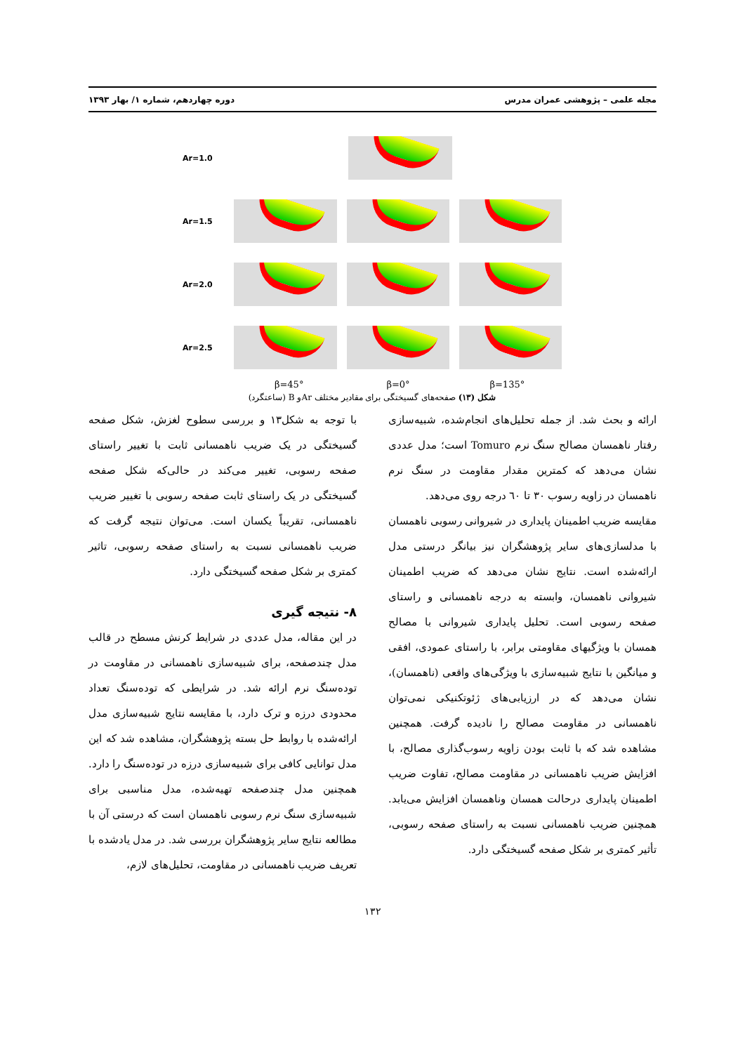مجله علمی – پژوهشی عمران مدرس دوره چهاردهم، شماره ۱/ بهار ۱۳۹۳
Ar=1.0
Ar=1.5
Ar=2.0
Ar=2.5
β=45° β=0° β=135°
شکل (۱۳) صفحه‌های گسیختگی برای مقادیر مختلف Arو B (ساعتگرد)
با توجه به شکل۱۳ و بررسی سطوح لغزش، شکل صفحه گسیختگی در یک ضریب ناهمسانی ثابت با تغییر راستای صفحه رسوبی، تغییر می‌کند در حالی‌که شکل صفحه گسیختگی در یک راستای ثابت صفحه رسوبی با تغییر ضریب ناهمسانی، تقریباً یکسان است. می‌توان نتیجه گرفت که ضریب ناهمسانی نسبت به راستای صفحه رسوبی، تاثیر کمتری بر شکل صفحه گسیختگی دارد.
۸- نتیجه گیری
در این مقاله، مدل عددی در شرایط کرنش مسطح در قالب مدل چندصفحه، برای شبیه‌سازی ناهمسانی در مقاومت در تودەسنگ نرم ارائه شد. در شرایطی که تودەسنگ تعداد محدودی درزه و ترک دارد، با مقایسه نتایج شبیه‌سازی مدل ارائه‌شده با روابط حل بسته پژوهشگران، مشاهده شد که این مدل توانایی کافی برای شبیه‌سازی درزه در تودەسنگ را دارد. همچنین مدل چندصفحه تهیه‌شده، مدل مناسبی برای شبیه‌سازی سنگ نرم رسوبی ناهمسان است که درستی آن با مطالعه نتایج سایر پژوهشگران بررسی شد. در مدل یادشده با تعریف ضریب ناهمسانی در مقاومت، تحلیل‌های لازم،
ارائه و بحث شد. از جمله تحلیل‌های انجام‌شده، شبیه‌سازی رفتار ناهمسان مصالح سنگ نرم Tomuro است؛ مدل عددی نشان می‌دهد که کمترین مقدار مقاومت در سنگ نرم ناهمسان در زاویه رسوب ۳۰ تا ٦۰ درجه روی می‌دهد.
مقایسه ضریب اطمینان پایداری در شیروانی رسوبی ناهمسان با مدلسازی‌های سایر پژوهشگران نیز بیانگر درستی مدل ارائه‌شده است. نتایج نشان می‌دهد که ضریب اطمینان شیروانی ناهمسان، وابسته به درجه ناهمسانی و راستای صفحه رسوبی است. تحلیل پایداری شیروانی با مصالح همسان با ویژگیهای مقاومتی برابر، با راستای عمودی، افقی و میانگین با نتایج شبیه‌سازی با ویژگی‌های واقعی (ناهمسان)، نشان می‌دهد که در ارزیابی‌های ژئوتکنیکی نمی‌توان ناهمسانی در مقاومت مصالح را نادیده گرفت. همچنین مشاهده شد که با ثابت بودن زاویه رسوب‌گذاری مصالح، با افزایش ضریب ناهمسانی در مقاومت مصالح، تفاوت ضریب اطمینان پایداری درحالت همسان وناهمسان افزایش می‌یابد. همچنین ضریب ناهمسانی نسبت به راستای صفحه رسوبی، تأثیر کمتری بر شکل صفحه گسیختگی دارد.
۱۳۲